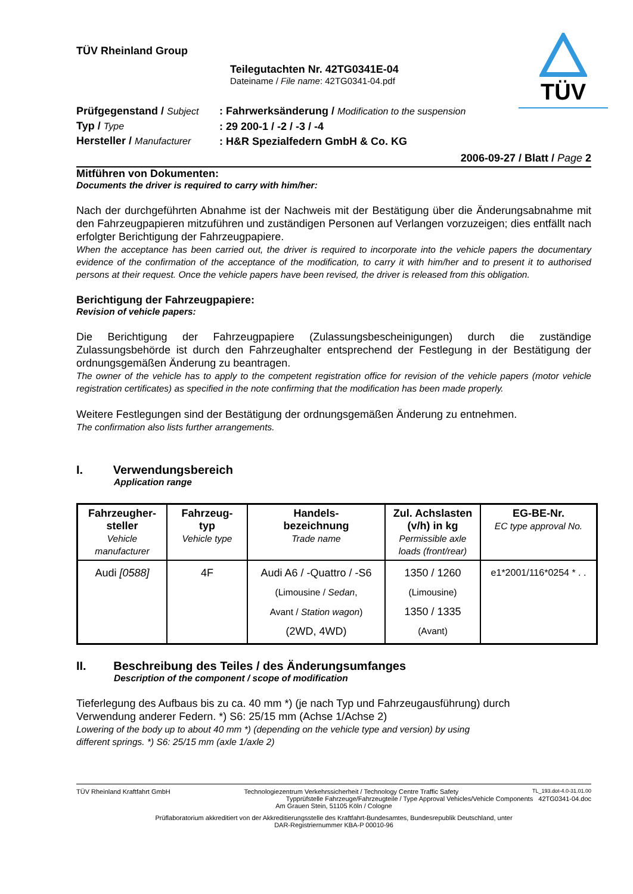TÜV
TÜV Rheinland Group
Teilegutachten Nr. 42TG0341E-04
Dateiname / File name: 42TG0341-04.pdf
| Prüfgegenstand / Subject | : Fahrwerksänderung / Modification to the suspension |
| Typ / Type | : 29 200-1 / -2 / -3 / -4 |
| Hersteller / Manufacturer | : H&R Spezialfedern GmbH & Co. KG |
2006-09-27 / Blatt / Page 2
Mitführen von Dokumenten:
Documents the driver is required to carry with him/her:
Nach der durchgeführten Abnahme ist der Nachweis mit der Bestätigung über die Änderungsabnahme mit den Fahrzeugpapieren mitzuführen und zuständigen Personen auf Verlangen vorzuzeigen; dies entfällt nach erfolgter Berichtigung der Fahrzeugpapiere.
When the acceptance has been carried out, the driver is required to incorporate into the vehicle papers the documentary evidence of the confirmation of the acceptance of the modification, to carry it with him/her and to present it to authorised persons at their request. Once the vehicle papers have been revised, the driver is released from this obligation.
Berichtigung der Fahrzeugpapiere:
Revision of vehicle papers:
Die Berichtigung der Fahrzeugpapiere (Zulassungsbescheinigungen) durch die zuständige Zulassungsbehörde ist durch den Fahrzeughalter entsprechend der Festlegung in der Bestätigung der ordnungsgemäßen Änderung zu beantragen.
The owner of the vehicle has to apply to the competent registration office for revision of the vehicle papers (motor vehicle registration certificates) as specified in the note confirming that the modification has been made properly.
Weitere Festlegungen sind der Bestätigung der ordnungsgemäßen Änderung zu entnehmen.
The confirmation also lists further arrangements.
I. Verwendungsbereich
Application range
| Fahrzeugher- steller Vehicle manufacturer | Fahrzeug- typ Vehicle type | Handels- bezeichnung Trade name | Zul. Achslasten (v/h) in kg Permissible axle loads (front/rear) | EG-BE-Nr. EC type approval No. |
| --- | --- | --- | --- | --- |
| Audi [0588] | 4F | Audi A6 / -Quattro / -S6 (Limousine / Sedan , Avant / Station wagon ) (2WD, 4WD) | 1350 / 1260 (Limousine) 1350 / 1335 (Avant) | e1*2001/116*0254 * . . |
II. Beschreibung des Teiles / des Änderungsumfanges
Description of the component / scope of modification
Tieferlegung des Aufbaus bis zu ca. 40 mm *) (je nach Typ und Fahrzeugausführung) durch
Verwendung anderer Federn. *) S6: 25/15 mm (Achse 1/Achse 2)
Lowering of the body up to about 40 mm *) (depending on the vehicle type and version) by using
different springs. *) S6: 25/15 mm (axle 1/axle 2)
TÜV Rheinland Kraftfahrt GmbH Technologiezentrum Verkehrssicherheit / Technology Centre Traffic Safety TL_193.dot-4.0-31.01.00
Typprüfstelle Fahrzeuge/Fahrzeugteile / Type Approval Vehicles/Vehicle Components 42TG0341-04.doc
Am Grauen Stein, 51105 Köln / Cologne
Prüflaboratorium akkreditiert von der Akkreditierungsstelle des Kraftfahrt-Bundesamtes, Bundesrepublik Deutschland, unter
DAR-Registriernummer KBA-P 00010-96